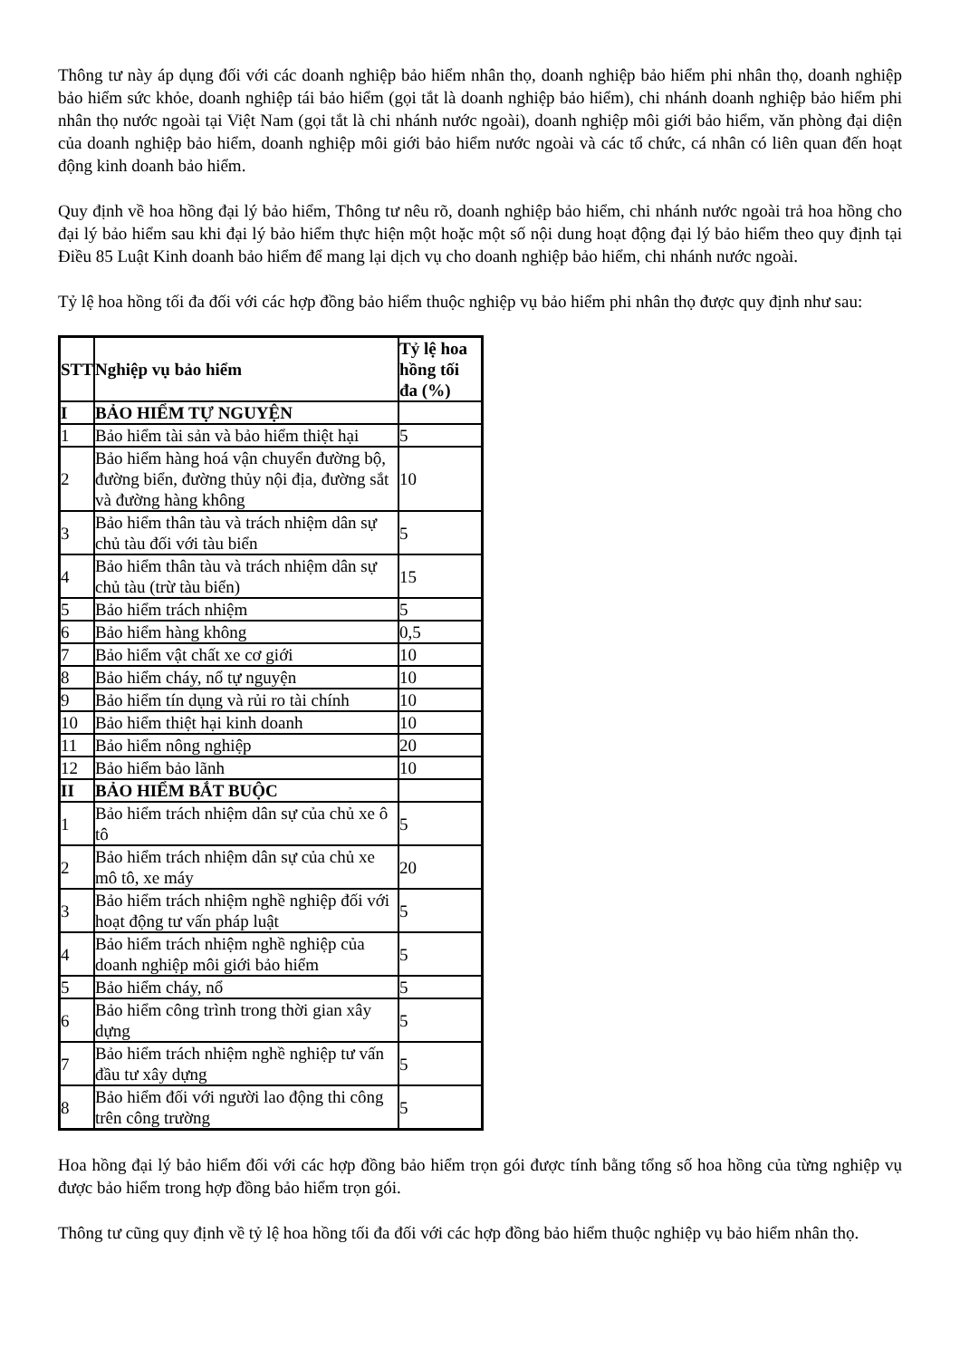Thông tư này áp dụng đối với các doanh nghiệp bảo hiểm nhân thọ, doanh nghiệp bảo hiểm phi nhân thọ, doanh nghiệp bảo hiểm sức khỏe, doanh nghiệp tái bảo hiểm (gọi tắt là doanh nghiệp bảo hiểm), chi nhánh doanh nghiệp bảo hiểm phi nhân thọ nước ngoài tại Việt Nam (gọi tắt là chi nhánh nước ngoài), doanh nghiệp môi giới bảo hiểm, văn phòng đại diện của doanh nghiệp bảo hiểm, doanh nghiệp môi giới bảo hiểm nước ngoài và các tổ chức, cá nhân có liên quan đến hoạt động kinh doanh bảo hiểm.
Quy định về hoa hồng đại lý bảo hiểm, Thông tư nêu rõ, doanh nghiệp bảo hiểm, chi nhánh nước ngoài trả hoa hồng cho đại lý bảo hiểm sau khi đại lý bảo hiểm thực hiện một hoặc một số nội dung hoạt động đại lý bảo hiểm theo quy định tại Điều 85 Luật Kinh doanh bảo hiểm để mang lại dịch vụ cho doanh nghiệp bảo hiểm, chi nhánh nước ngoài.
Tỷ lệ hoa hồng tối đa đối với các hợp đồng bảo hiểm thuộc nghiệp vụ bảo hiểm phi nhân thọ được quy định như sau:
| STT | Nghiệp vụ bảo hiểm | Tỷ lệ hoa hồng tối đa (%) |
| --- | --- | --- |
| I | BẢO HIỂM TỰ NGUYỆN | |
| 1 | Bảo hiểm tài sản và bảo hiểm thiệt hại | 5 |
| 2 | Bảo hiểm hàng hoá vận chuyển đường bộ, đường biển, đường thủy nội địa, đường sắt và đường hàng không | 10 |
| 3 | Bảo hiểm thân tàu và trách nhiệm dân sự chủ tàu đối với tàu biển | 5 |
| 4 | Bảo hiểm thân tàu và trách nhiệm dân sự chủ tàu (trừ tàu biển) | 15 |
| 5 | Bảo hiểm trách nhiệm | 5 |
| 6 | Bảo hiểm hàng không | 0,5 |
| 7 | Bảo hiểm vật chất xe cơ giới | 10 |
| 8 | Bảo hiểm cháy, nổ tự nguyện | 10 |
| 9 | Bảo hiểm tín dụng và rủi ro tài chính | 10 |
| 10 | Bảo hiểm thiệt hại kinh doanh | 10 |
| 11 | Bảo hiểm nông nghiệp | 20 |
| 12 | Bảo hiểm bảo lãnh | 10 |
| II | BẢO HIỂM BẮT BUỘC | |
| 1 | Bảo hiểm trách nhiệm dân sự của chủ xe ô tô | 5 |
| 2 | Bảo hiểm trách nhiệm dân sự của chủ xe mô tô, xe máy | 20 |
| 3 | Bảo hiểm trách nhiệm nghề nghiệp đối với hoạt động tư vấn pháp luật | 5 |
| 4 | Bảo hiểm trách nhiệm nghề nghiệp của doanh nghiệp môi giới bảo hiểm | 5 |
| 5 | Bảo hiểm cháy, nổ | 5 |
| 6 | Bảo hiểm công trình trong thời gian xây dựng | 5 |
| 7 | Bảo hiểm trách nhiệm nghề nghiệp tư vấn đầu tư xây dựng | 5 |
| 8 | Bảo hiểm đối với người lao động thi công trên công trường | 5 |
Hoa hồng đại lý bảo hiểm đối với các hợp đồng bảo hiểm trọn gói được tính bằng tổng số hoa hồng của từng nghiệp vụ được bảo hiểm trong hợp đồng bảo hiểm trọn gói.
Thông tư cũng quy định về tỷ lệ hoa hồng tối đa đối với các hợp đồng bảo hiểm thuộc nghiệp vụ bảo hiểm nhân thọ.